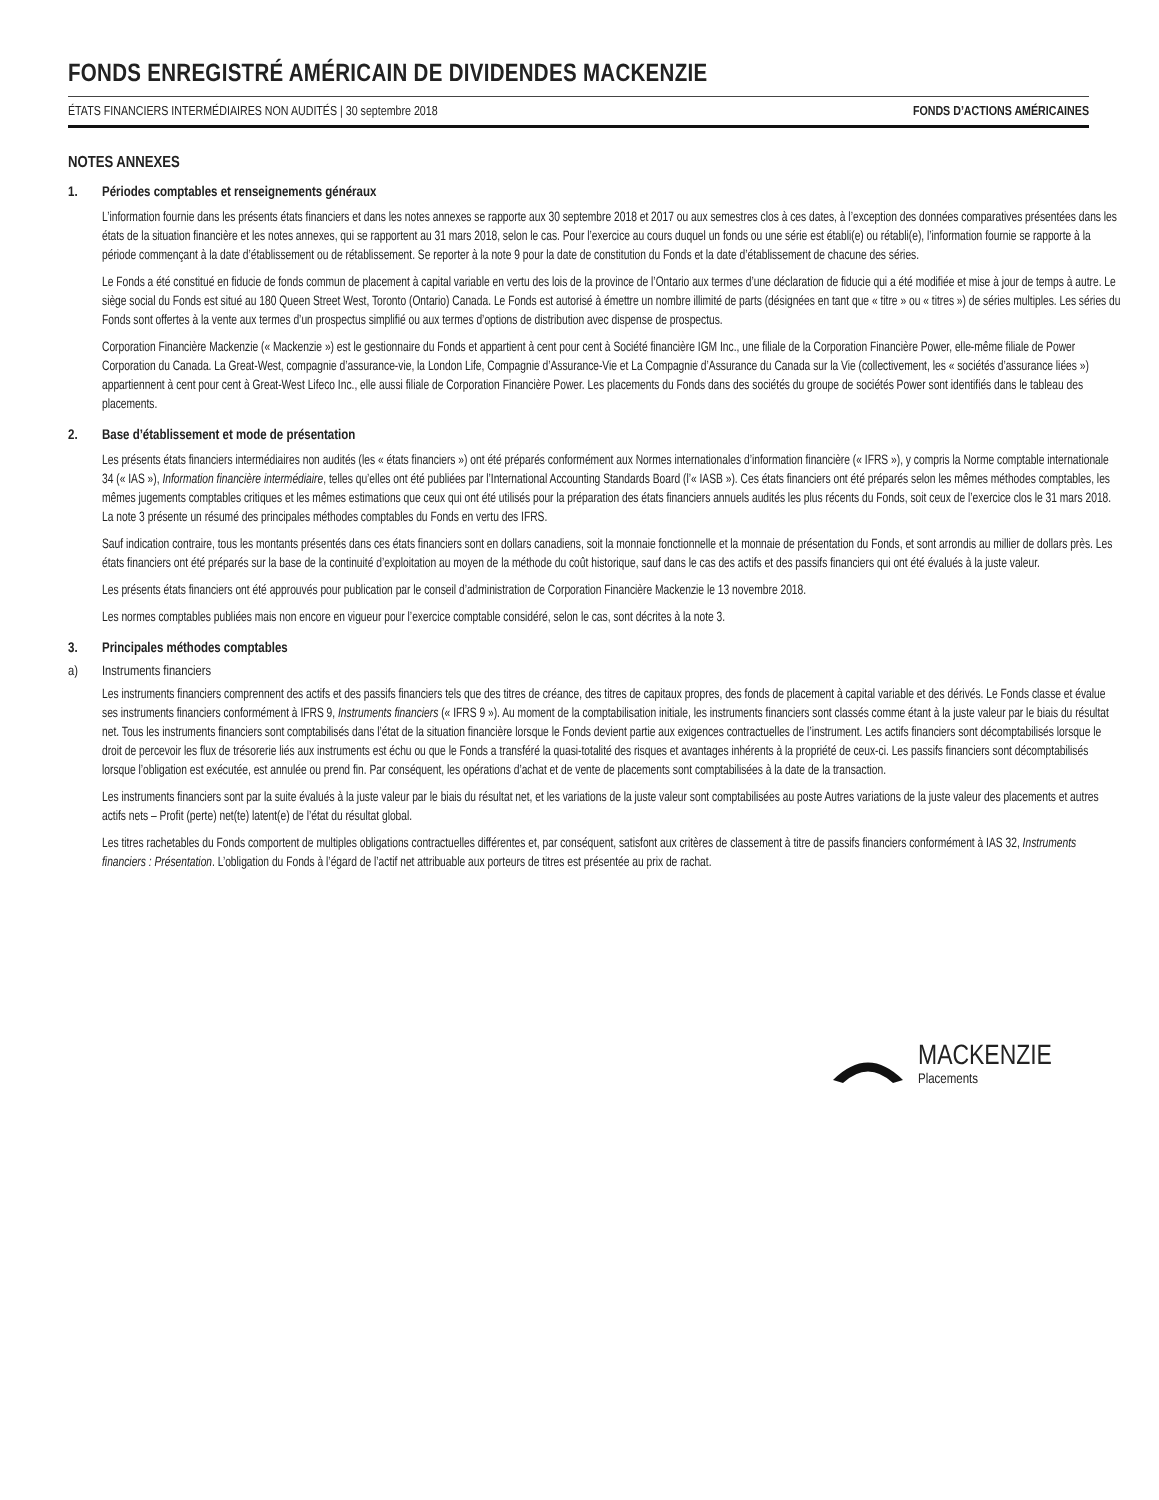FONDS ENREGISTRÉ AMÉRICAIN DE DIVIDENDES MACKENZIE
ÉTATS FINANCIERS INTERMÉDIAIRES NON AUDITÉS | 30 septembre 2018 FONDS D’ACTIONS AMÉRICAINES
NOTES ANNEXES
1. Périodes comptables et renseignements généraux
L’information fournie dans les présents états financiers et dans les notes annexes se rapporte aux 30 septembre 2018 et 2017 ou aux semestres clos à ces dates, à l’exception des données comparatives présentées dans les états de la situation financière et les notes annexes, qui se rapportent au 31 mars 2018, selon le cas. Pour l’exercice au cours duquel un fonds ou une série est établi(e) ou rétabli(e), l’information fournie se rapporte à la période commençant à la date d’établissement ou de rétablissement. Se reporter à la note 9 pour la date de constitution du Fonds et la date d’établissement de chacune des séries.
Le Fonds a été constitué en fiducie de fonds commun de placement à capital variable en vertu des lois de la province de l’Ontario aux termes d’une déclaration de fiducie qui a été modifiée et mise à jour de temps à autre. Le siège social du Fonds est situé au 180 Queen Street West, Toronto (Ontario) Canada. Le Fonds est autorisé à émettre un nombre illimité de parts (désignées en tant que « titre » ou « titres ») de séries multiples. Les séries du Fonds sont offertes à la vente aux termes d’un prospectus simplifié ou aux termes d’options de distribution avec dispense de prospectus.
Corporation Financière Mackenzie (« Mackenzie ») est le gestionnaire du Fonds et appartient à cent pour cent à Société financière IGM Inc., une filiale de la Corporation Financière Power, elle-même filiale de Power Corporation du Canada. La Great-West, compagnie d’assurance-vie, la London Life, Compagnie d’Assurance-Vie et La Compagnie d’Assurance du Canada sur la Vie (collectivement, les « sociétés d’assurance liées ») appartiennent à cent pour cent à Great-West Lifeco Inc., elle aussi filiale de Corporation Financière Power. Les placements du Fonds dans des sociétés du groupe de sociétés Power sont identifiés dans le tableau des placements.
2. Base d’établissement et mode de présentation
Les présents états financiers intermédiaires non audités (les « états financiers ») ont été préparés conformément aux Normes internationales d’information financière (« IFRS »), y compris la Norme comptable internationale 34 (« IAS »), Information financière intermédiaire, telles qu’elles ont été publiées par l’International Accounting Standards Board (l’« IASB »). Ces états financiers ont été préparés selon les mêmes méthodes comptables, les mêmes jugements comptables critiques et les mêmes estimations que ceux qui ont été utilisés pour la préparation des états financiers annuels audités les plus récents du Fonds, soit ceux de l’exercice clos le 31 mars 2018. La note 3 présente un résumé des principales méthodes comptables du Fonds en vertu des IFRS.
Sauf indication contraire, tous les montants présentés dans ces états financiers sont en dollars canadiens, soit la monnaie fonctionnelle et la monnaie de présentation du Fonds, et sont arrondis au millier de dollars près. Les états financiers ont été préparés sur la base de la continuité d’exploitation au moyen de la méthode du coût historique, sauf dans le cas des actifs et des passifs financiers qui ont été évalués à la juste valeur.
Les présents états financiers ont été approuvés pour publication par le conseil d’administration de Corporation Financière Mackenzie le 13 novembre 2018.
Les normes comptables publiées mais non encore en vigueur pour l’exercice comptable considéré, selon le cas, sont décrites à la note 3.
3. Principales méthodes comptables
a) Instruments financiers
Les instruments financiers comprennent des actifs et des passifs financiers tels que des titres de créance, des titres de capitaux propres, des fonds de placement à capital variable et des dérivés. Le Fonds classe et évalue ses instruments financiers conformément à IFRS 9, Instruments financiers (« IFRS 9 »). Au moment de la comptabilisation initiale, les instruments financiers sont classés comme étant à la juste valeur par le biais du résultat net. Tous les instruments financiers sont comptabilisés dans l’état de la situation financière lorsque le Fonds devient partie aux exigences contractuelles de l’instrument. Les actifs financiers sont décomptabilisés lorsque le droit de percevoir les flux de trésorerie liés aux instruments est échu ou que le Fonds a transféré la quasi-totalité des risques et avantages inhérents à la propriété de ceux-ci. Les passifs financiers sont décomptabilisés lorsque l’obligation est exécutée, est annulée ou prend fin. Par conséquent, les opérations d’achat et de vente de placements sont comptabilisées à la date de la transaction.
Les instruments financiers sont par la suite évalués à la juste valeur par le biais du résultat net, et les variations de la juste valeur sont comptabilisées au poste Autres variations de la juste valeur des placements et autres actifs nets – Profit (perte) net(te) latent(e) de l’état du résultat global.
Les titres rachetables du Fonds comportent de multiples obligations contractuelles différentes et, par conséquent, satisfont aux critères de classement à titre de passifs financiers conformément à IAS 32, Instruments financiers : Présentation. L’obligation du Fonds à l’égard de l’actif net attribuable aux porteurs de titres est présentée au prix de rachat.
MACKENZIE
Placements